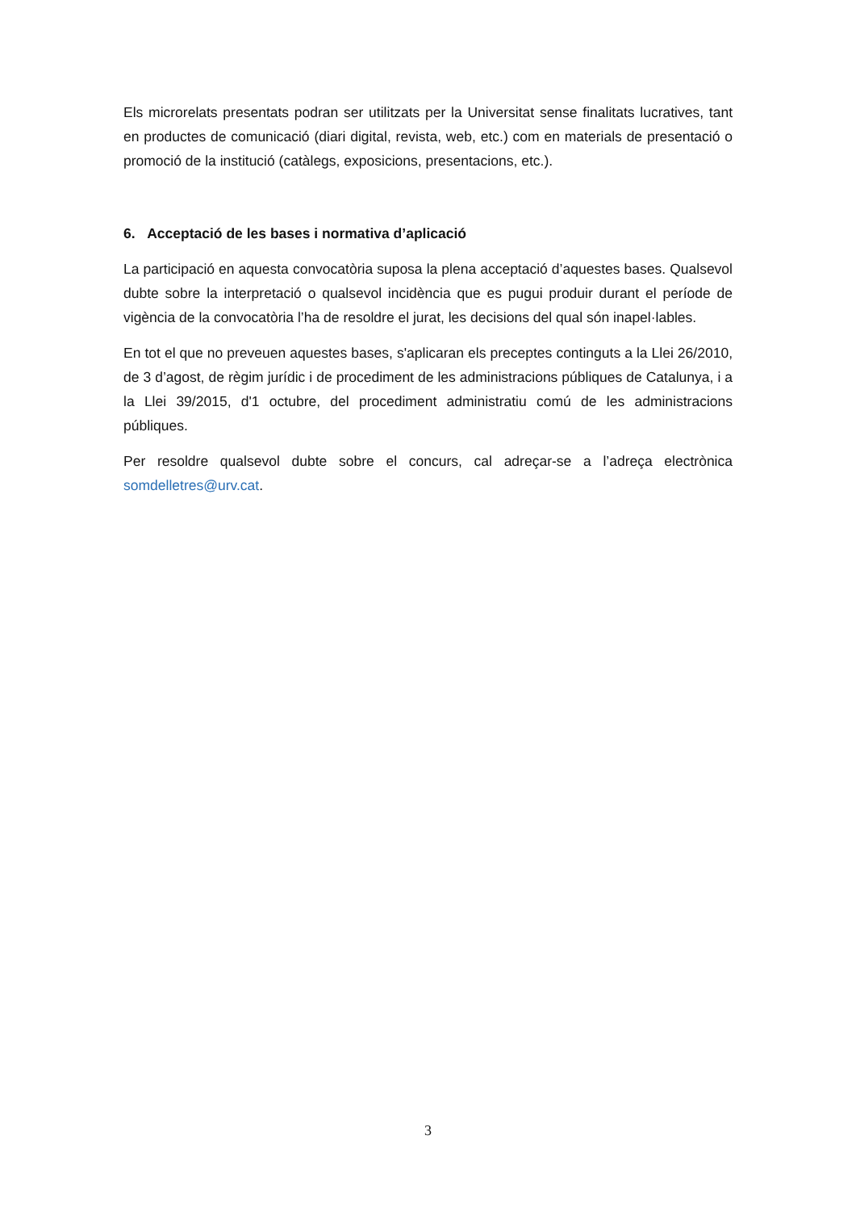Els microrelats presentats podran ser utilitzats per la Universitat sense finalitats lucratives, tant en productes de comunicació (diari digital, revista, web, etc.) com en materials de presentació o promoció de la institució (catàlegs, exposicions, presentacions, etc.).
6. Acceptació de les bases i normativa d’aplicació
La participació en aquesta convocatòria suposa la plena acceptació d’aquestes bases. Qualsevol dubte sobre la interpretació o qualsevol incidència que es pugui produir durant el període de vigència de la convocatòria l’ha de resoldre el jurat, les decisions del qual són inapel·lables.
En tot el que no preveuen aquestes bases, s'aplicaran els preceptes continguts a la Llei 26/2010, de 3 d’agost, de règim jurídic i de procediment de les administracions públiques de Catalunya, i a la Llei 39/2015, d'1 octubre, del procediment administratiu comú de les administracions públiques.
Per resoldre qualsevol dubte sobre el concurs, cal adreçar-se a l’adreça electrònica somdelletres@urv.cat.
3